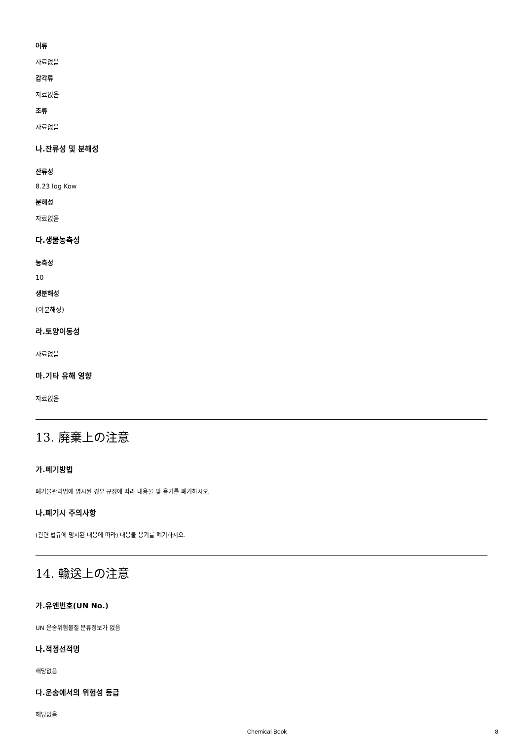어류
자료없음
갑각류
자료없음
조류
자료없음
나.잔류성 및 분해성
잔류성
8.23 log Kow
분해성
자료없음
다.생물농축성
농축성
10
생분해성
(이분해성)
라.토양이동성
자료없음
마.기타 유해 영향
자료없음
13. 廃棄上の注意
가.폐기방법
폐기물관리법에 명시된 경우 규정에 따라 내용물 및 용기를 폐기하시오.
나.폐기시 주의사항
(관련 법규에 명시된 내용에 따라) 내용물 용기를 폐기하시오.
14. 輸送上の注意
가.유엔번호(UN No.)
UN 운송위험물질 분류정보가 없음
나.적정선적명
해당없음
다.운송에서의 위험성 등급
해당없음
Chemical Book 8